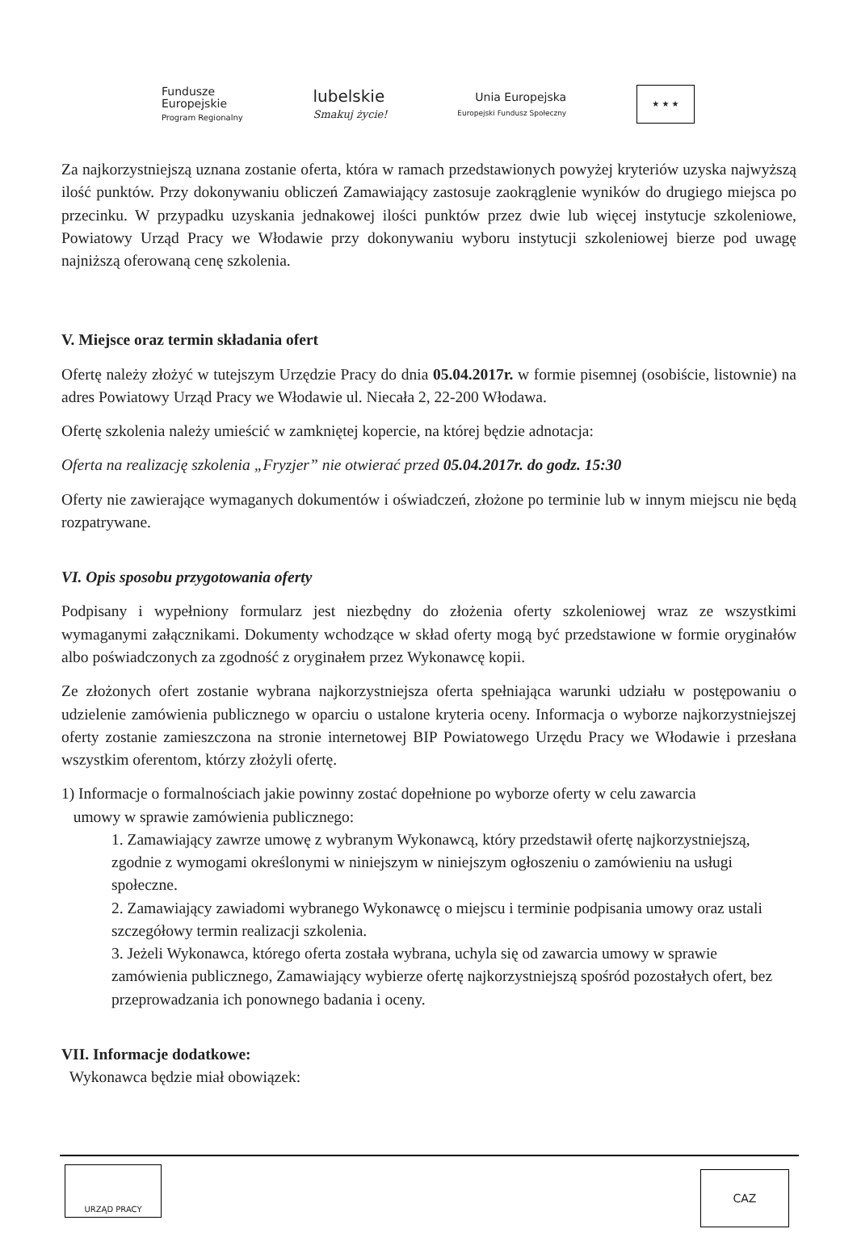Fundusze
Europejskie
Program Regionalny
lubelskie
Smakuj życie!
Unia Europejska
Europejski Fundusz Społeczny
★ ★ ★
Za najkorzystniejszą uznana zostanie oferta, która w ramach przedstawionych powyżej kryteriów uzyska najwyższą ilość punktów. Przy dokonywaniu obliczeń Zamawiający zastosuje zaokrąglenie wyników do drugiego miejsca po przecinku. W przypadku uzyskania jednakowej ilości punktów przez dwie lub więcej instytucje szkoleniowe, Powiatowy Urząd Pracy we Włodawie przy dokonywaniu wyboru instytucji szkoleniowej bierze pod uwagę najniższą oferowaną cenę szkolenia.
V. Miejsce oraz termin składania ofert
Ofertę należy złożyć w tutejszym Urzędzie Pracy do dnia 05.04.2017r. w formie pisemnej (osobiście, listownie) na adres Powiatowy Urząd Pracy we Włodawie ul. Niecała 2, 22-200 Włodawa.
Ofertę szkolenia należy umieścić w zamkniętej kopercie, na której będzie adnotacja:
Oferta na realizację szkolenia „Fryzjer” nie otwierać przed 05.04.2017r. do godz. 15:30
Oferty nie zawierające wymaganych dokumentów i oświadczeń, złożone po terminie lub w innym miejscu nie będą rozpatrywane.
VI. Opis sposobu przygotowania oferty
Podpisany i wypełniony formularz jest niezbędny do złożenia oferty szkoleniowej wraz ze wszystkimi wymaganymi załącznikami. Dokumenty wchodzące w skład oferty mogą być przedstawione w formie oryginałów albo poświadczonych za zgodność z oryginałem przez Wykonawcę kopii.
Ze złożonych ofert zostanie wybrana najkorzystniejsza oferta spełniająca warunki udziału w postępowaniu o udzielenie zamówienia publicznego w oparciu o ustalone kryteria oceny. Informacja o wyborze najkorzystniejszej oferty zostanie zamieszczona na stronie internetowej BIP Powiatowego Urzędu Pracy we Włodawie i przesłana wszystkim oferentom, którzy złożyli ofertę.
1) Informacje o formalnościach jakie powinny zostać dopełnione po wyborze oferty w celu zawarcia
umowy w sprawie zamówienia publicznego:
1. Zamawiający zawrze umowę z wybranym Wykonawcą, który przedstawił ofertę najkorzystniejszą, zgodnie z wymogami określonymi w niniejszym w niniejszym ogłoszeniu o zamówieniu na usługi społeczne.
2. Zamawiający zawiadomi wybranego Wykonawcę o miejscu i terminie podpisania umowy oraz ustali szczegółowy termin realizacji szkolenia.
3. Jeżeli Wykonawca, którego oferta została wybrana, uchyla się od zawarcia umowy w sprawie zamówienia publicznego, Zamawiający wybierze ofertę najkorzystniejszą spośród pozostałych ofert, bez przeprowadzania ich ponownego badania i oceny.
VII. Informacje dodatkowe:
Wykonawca będzie miał obowiązek:
URZĄD PRACY
CAZ